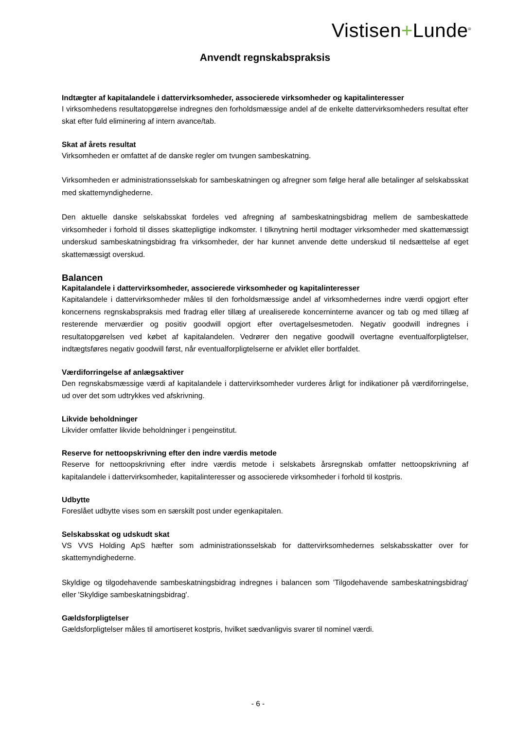Vistisen+Lunde<sup>®</sup>
Anvendt regnskabspraksis
Indtægter af kapitalandele i dattervirksomheder, associerede virksomheder og kapitalinteresser
I virksomhedens resultatopgørelse indregnes den forholdsmæssige andel af de enkelte dattervirksomheders resultat efter skat efter fuld eliminering af intern avance/tab.
Skat af årets resultat
Virksomheden er omfattet af de danske regler om tvungen sambeskatning.
Virksomheden er administrationsselskab for sambeskatningen og afregner som følge heraf alle betalinger af selskabsskat med skattemyndighederne.
Den aktuelle danske selskabsskat fordeles ved afregning af sambeskatningsbidrag mellem de sambeskattede virksomheder i forhold til disses skattepligtige indkomster. I tilknytning hertil modtager virksomheder med skattemæssigt underskud sambeskatningsbidrag fra virksomheder, der har kunnet anvende dette underskud til nedsættelse af eget skattemæssigt overskud.
Balancen
Kapitalandele i dattervirksomheder, associerede virksomheder og kapitalinteresser
Kapitalandele i dattervirksomheder måles til den forholdsmæssige andel af virksomhedernes indre værdi opgjort efter koncernens regnskabspraksis med fradrag eller tillæg af urealiserede koncerninterne avancer og tab og med tillæg af resterende merværdier og positiv goodwill opgjort efter overtagelsesmetoden. Negativ goodwill indregnes i resultatopgørelsen ved købet af kapitalandelen. Vedrører den negative goodwill overtagne eventualforpligtelser, indtægtsføres negativ goodwill først, når eventualforpligtelserne er afviklet eller bortfaldet.
Værdiforringelse af anlægsaktiver
Den regnskabsmæssige værdi af kapitalandele i dattervirksomheder vurderes årligt for indikationer på værdiforringelse, ud over det som udtrykkes ved afskrivning.
Likvide beholdninger
Likvider omfatter likvide beholdninger i pengeinstitut.
Reserve for nettoopskrivning efter den indre værdis metode
Reserve for nettoopskrivning efter indre værdis metode i selskabets årsregnskab omfatter nettoopskrivning af kapitalandele i dattervirksomheder, kapitalinteresser og associerede virksomheder i forhold til kostpris.
Udbytte
Foreslået udbytte vises som en særskilt post under egenkapitalen.
Selskabsskat og udskudt skat
VS VVS Holding ApS hæfter som administrationsselskab for dattervirksomhedernes selskabsskatter over for skattemyndighederne.
Skyldige og tilgodehavende sambeskatningsbidrag indregnes i balancen som 'Tilgodehavende sambeskatningsbidrag' eller 'Skyldige sambeskatningsbidrag'.
Gældsforpligtelser
Gældsforpligtelser måles til amortiseret kostpris, hvilket sædvanligvis svarer til nominel værdi.
- 6 -